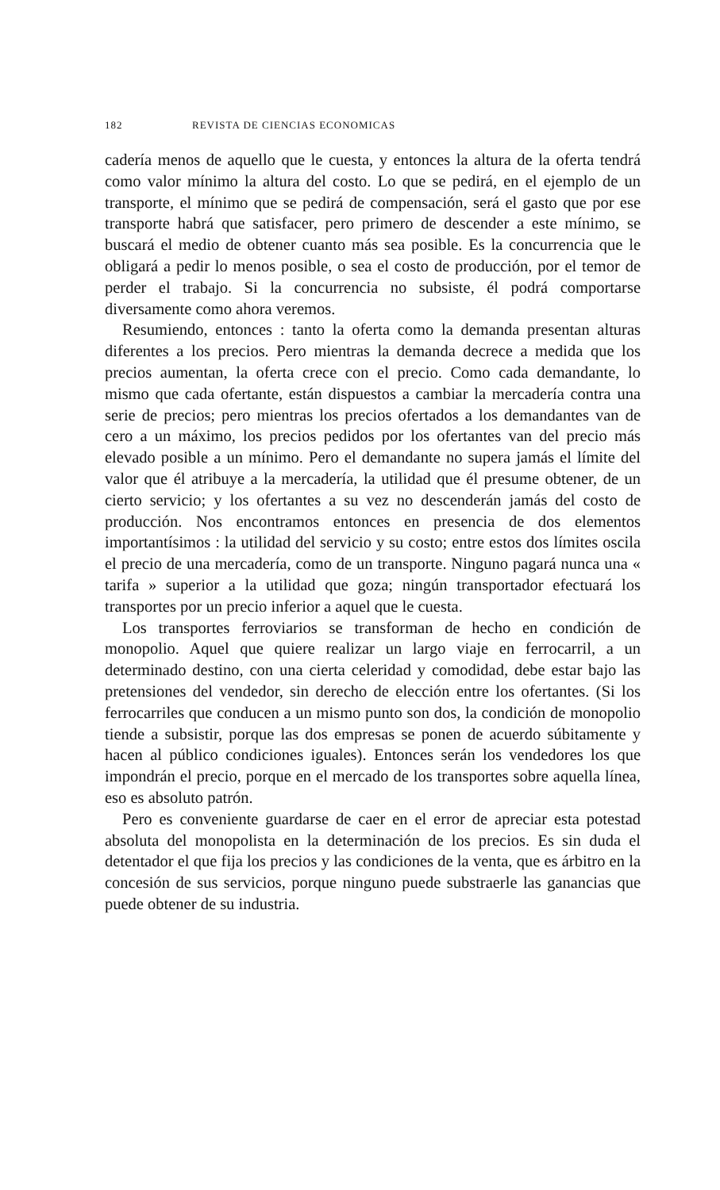182 REVISTA DE CIENCIAS ECONOMICAS
cadería menos de aquello que le cuesta, y entonces la altura de la oferta tendrá como valor mínimo la altura del costo. Lo que se pedirá, en el ejemplo de un transporte, el mínimo que se pedirá de compensación, será el gasto que por ese transporte habrá que satisfacer, pero primero de descender a este mínimo, se buscará el medio de obtener cuanto más sea posible. Es la concurrencia que le obligará a pedir lo menos posible, o sea el costo de producción, por el temor de perder el trabajo. Si la concurrencia no subsiste, él podrá comportarse diversamente como ahora veremos.
Resumiendo, entonces : tanto la oferta como la demanda presentan alturas diferentes a los precios. Pero mientras la demanda decrece a medida que los precios aumentan, la oferta crece con el precio. Como cada demandante, lo mismo que cada ofertante, están dispuestos a cambiar la mercadería contra una serie de precios; pero mientras los precios ofertados a los demandantes van de cero a un máximo, los precios pedidos por los ofertantes van del precio más elevado posible a un mínimo. Pero el demandante no supera jamás el límite del valor que él atribuye a la mercadería, la utilidad que él presume obtener, de un cierto servicio; y los ofertantes a su vez no descenderán jamás del costo de producción. Nos encontramos entonces en presencia de dos elementos importantísimos : la utilidad del servicio y su costo; entre estos dos límites oscila el precio de una mercadería, como de un transporte. Ninguno pagará nunca una « tarifa » superior a la utilidad que goza; ningún transportador efectuará los transportes por un precio inferior a aquel que le cuesta.
Los transportes ferroviarios se transforman de hecho en condición de monopolio. Aquel que quiere realizar un largo viaje en ferrocarril, a un determinado destino, con una cierta celeridad y comodidad, debe estar bajo las pretensiones del vendedor, sin derecho de elección entre los ofertantes. (Si los ferrocarriles que conducen a un mismo punto son dos, la condición de monopolio tiende a subsistir, porque las dos empresas se ponen de acuerdo súbitamente y hacen al público condiciones iguales). Entonces serán los vendedores los que impondrán el precio, porque en el mercado de los transportes sobre aquella línea, eso es absoluto patrón.
Pero es conveniente guardarse de caer en el error de apreciar esta potestad absoluta del monopolista en la determinación de los precios. Es sin duda el detentador el que fija los precios y las condiciones de la venta, que es árbitro en la concesión de sus servicios, porque ninguno puede substraerle las ganancias que puede obtener de su industria.